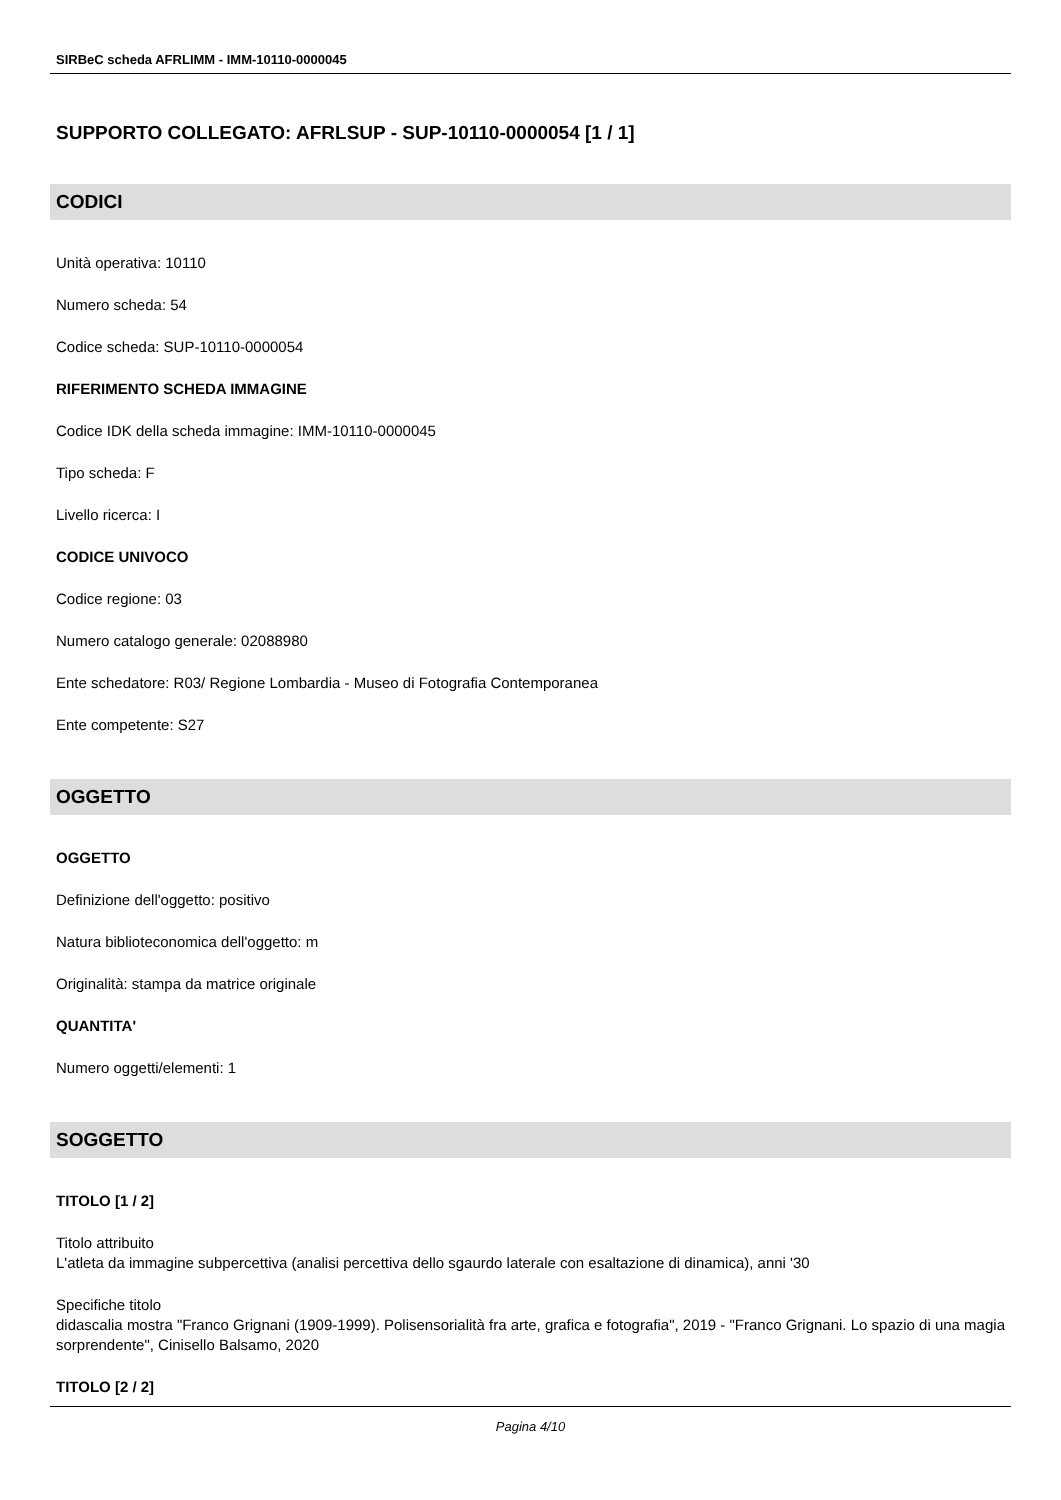SIRBeC scheda AFRLIMM - IMM-10110-0000045
SUPPORTO COLLEGATO: AFRLSUP - SUP-10110-0000054 [1 / 1]
CODICI
Unità operativa: 10110
Numero scheda: 54
Codice scheda: SUP-10110-0000054
RIFERIMENTO SCHEDA IMMAGINE
Codice IDK della scheda immagine: IMM-10110-0000045
Tipo scheda: F
Livello ricerca: I
CODICE UNIVOCO
Codice regione: 03
Numero catalogo generale: 02088980
Ente schedatore: R03/ Regione Lombardia - Museo di Fotografia Contemporanea
Ente competente: S27
OGGETTO
OGGETTO
Definizione dell'oggetto: positivo
Natura biblioteconomica dell'oggetto: m
Originalità: stampa da matrice originale
QUANTITA'
Numero oggetti/elementi: 1
SOGGETTO
TITOLO [1 / 2]
Titolo attribuito
L'atleta da immagine subpercettiva (analisi percettiva dello sgaurdo laterale con esaltazione di dinamica), anni '30
Specifiche titolo
didascalia mostra "Franco Grignani (1909-1999). Polisensorialità fra arte, grafica e fotografia", 2019 - "Franco Grignani. Lo spazio di una magia sorprendente", Cinisello Balsamo, 2020
TITOLO [2 / 2]
Pagina 4/10